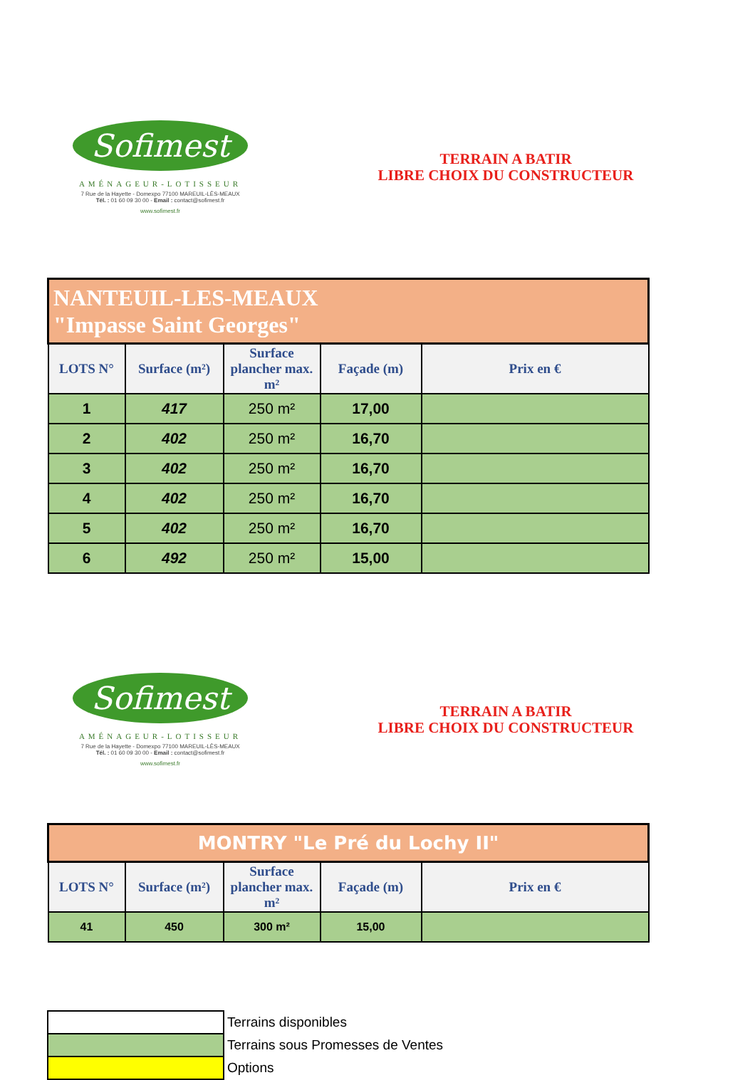Sofimest
AMÉNAGEUR-LOTISSEUR
7 Rue de la Hayette - Domexpo 77100 MAREUIL-LÈS-MEAUX
Tél. : 01 60 09 30 00 - Email : contact@sofimest.fr
www.sofimest.fr
TERRAIN A BATIR
LIBRE CHOIX DU CONSTRUCTEUR
| NANTEUIL-LES-MEAUX "Impasse Saint Georges" | | | | |
| LOTS N° | Surface (m²) | Surface plancher max. m² | Façade (m) | Prix en € |
| 1 | 417 | 250 m² | 17,00 | |
| 2 | 402 | 250 m² | 16,70 | |
| 3 | 402 | 250 m² | 16,70 | |
| 4 | 402 | 250 m² | 16,70 | |
| 5 | 402 | 250 m² | 16,70 | |
| 6 | 492 | 250 m² | 15,00 | |
Sofimest
AMÉNAGEUR-LOTISSEUR
7 Rue de la Hayette - Domexpo 77100 MAREUIL-LÈS-MEAUX
Tél. : 01 60 09 30 00 - Email : contact@sofimest.fr
www.sofimest.fr
TERRAIN A BATIR
LIBRE CHOIX DU CONSTRUCTEUR
| MONTRY "Le Pré du Lochy II" | | | | |
| LOTS N° | Surface (m²) | Surface plancher max. m² | Façade (m) | Prix en € |
| 41 | 450 | 300 m² | 15,00 | |
| | Terrains disponibles |
| | Terrains sous Promesses de Ventes |
| | Options |